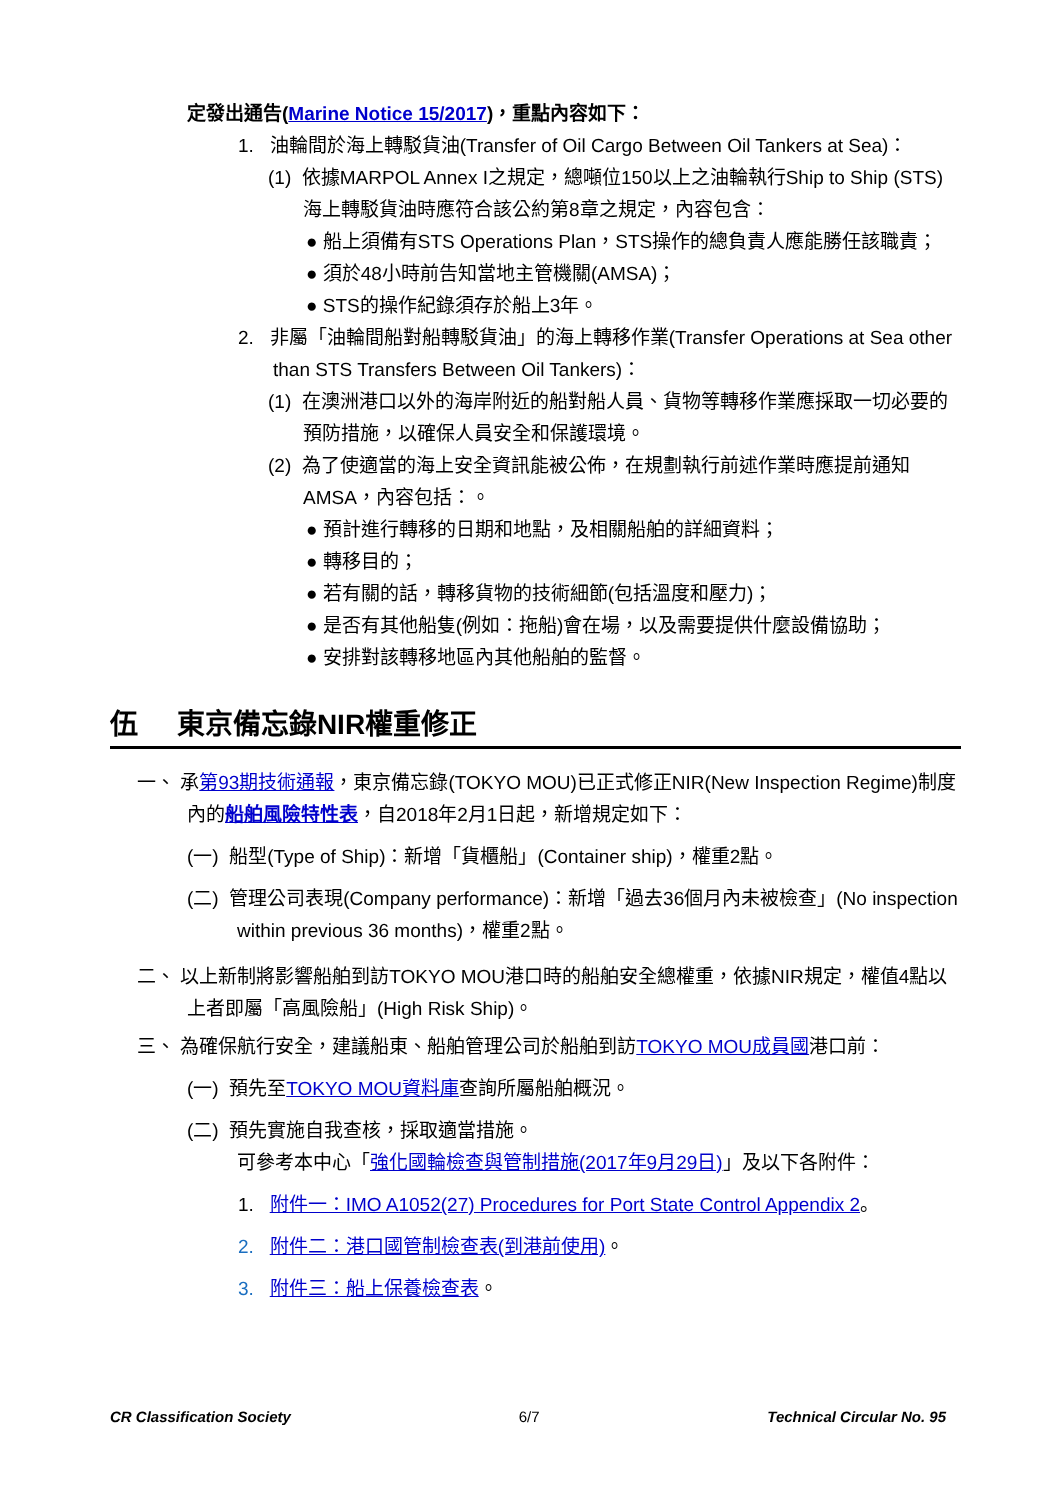定發出通告(Marine Notice 15/2017)，重點內容如下：
1. 油輪間於海上轉駁貨油(Transfer of Oil Cargo Between Oil Tankers at Sea)：
(1) 依據MARPOL Annex I之規定，總噸位150以上之油輪執行Ship to Ship (STS)海上轉駁貨油時應符合該公約第8章之規定，內容包含：
● 船上須備有STS Operations Plan，STS操作的總負責人應能勝任該職責；
● 須於48小時前告知當地主管機關(AMSA)；
● STS的操作紀錄須存於船上3年。
2. 非屬「油輪間船對船轉駁貨油」的海上轉移作業(Transfer Operations at Sea other than STS Transfers Between Oil Tankers)：
(1) 在澳洲港口以外的海岸附近的船對船人員、貨物等轉移作業應採取一切必要的預防措施，以確保人員安全和保護環境。
(2) 為了使適當的海上安全資訊能被公佈，在規劃執行前述作業時應提前通知AMSA，內容包括：。
● 預計進行轉移的日期和地點，及相關船舶的詳細資料；
● 轉移目的；
● 若有關的話，轉移貨物的技術細節(包括溫度和壓力)；
● 是否有其他船隻(例如：拖船)會在場，以及需要提供什麼設備協助；
● 安排對該轉移地區內其他船舶的監督。
伍 東京備忘錄NIR權重修正
一、 承第93期技術通報，東京備忘錄(TOKYO MOU)已正式修正NIR(New Inspection Regime)制度內的船舶風險特性表，自2018年2月1日起，新增規定如下：
(一) 船型(Type of Ship)：新增「貨櫃船」(Container ship)，權重2點。
(二) 管理公司表現(Company performance)：新增「過去36個月內未被檢查」(No inspection within previous 36 months)，權重2點。
二、 以上新制將影響船舶到訪TOKYO MOU港口時的船舶安全總權重，依據NIR規定，權值4點以上者即屬「高風險船」(High Risk Ship)。
三、 為確保航行安全，建議船東、船舶管理公司於船舶到訪TOKYO MOU成員國港口前：
(一) 預先至TOKYO MOU資料庫查詢所屬船舶概況。
(二) 預先實施自我查核，採取適當措施。
可參考本中心「強化國輪檢查與管制措施(2017年9月29日)」及以下各附件：
1. 附件一：IMO A1052(27) Procedures for Port State Control Appendix 2。
2. 附件二：港口國管制檢查表(到港前使用)。
3. 附件三：船上保養檢查表。
CR Classification Society 6/7 Technical Circular No. 95